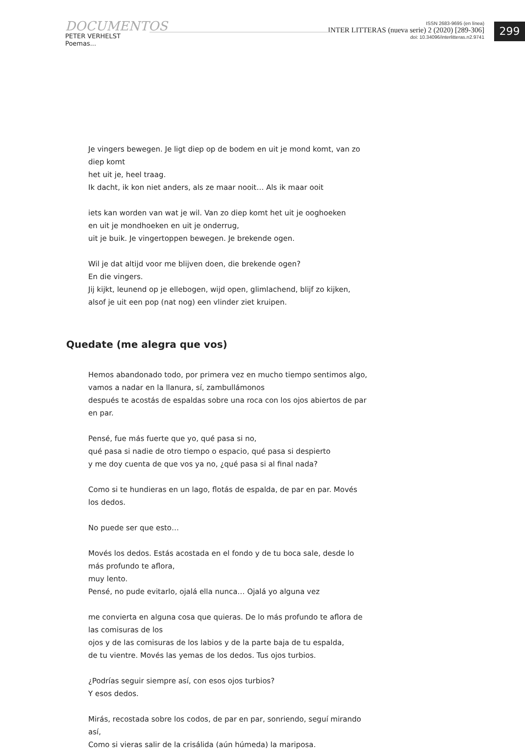DOCUMENTOS
PETER VERHELST
Poemas...
ISSN 2683-9695 (en línea)
INTER LITTERAS (nueva serie) 2 (2020) [289-306]
doi: 10.34096/interlitteras.n2.9741
299
Je vingers bewegen. Je ligt diep op de bodem en uit je mond komt, van zo diep komt
het uit je, heel traag.
Ik dacht, ik kon niet anders, als ze maar nooit… Als ik maar ooit
iets kan worden van wat je wil. Van zo diep komt het uit je ooghoeken
en uit je mondhoeken en uit je onderrug,
uit je buik. Je vingertoppen bewegen. Je brekende ogen.
Wil je dat altijd voor me blijven doen, die brekende ogen?
En die vingers.
Jij kijkt, leunend op je ellebogen, wijd open, glimlachend, blijf zo kijken,
alsof je uit een pop (nat nog) een vlinder ziet kruipen.
Quedate (me alegra que vos)
Hemos abandonado todo, por primera vez en mucho tiempo sentimos algo,
vamos a nadar en la llanura, sí, zambullámonos
después te acostás de espaldas sobre una roca con los ojos abiertos de par en par.
Pensé, fue más fuerte que yo, qué pasa si no,
qué pasa si nadie de otro tiempo o espacio, qué pasa si despierto
y me doy cuenta de que vos ya no, ¿qué pasa si al final nada?
Como si te hundieras en un lago, flotás de espalda, de par en par. Movés los dedos.
No puede ser que esto…
Movés los dedos. Estás acostada en el fondo y de tu boca sale, desde lo más profundo te aflora,
muy lento.
Pensé, no pude evitarlo, ojalá ella nunca… Ojalá yo alguna vez
me convierta en alguna cosa que quieras. De lo más profundo te aflora de las comisuras de los
ojos y de las comisuras de los labios y de la parte baja de tu espalda,
de tu vientre. Movés las yemas de los dedos. Tus ojos turbios.
¿Podrías seguir siempre así, con esos ojos turbios?
Y esos dedos.
Mirás, recostada sobre los codos, de par en par, sonriendo, seguí mirando así,
Como si vieras salir de la crisálida (aún húmeda) la mariposa.